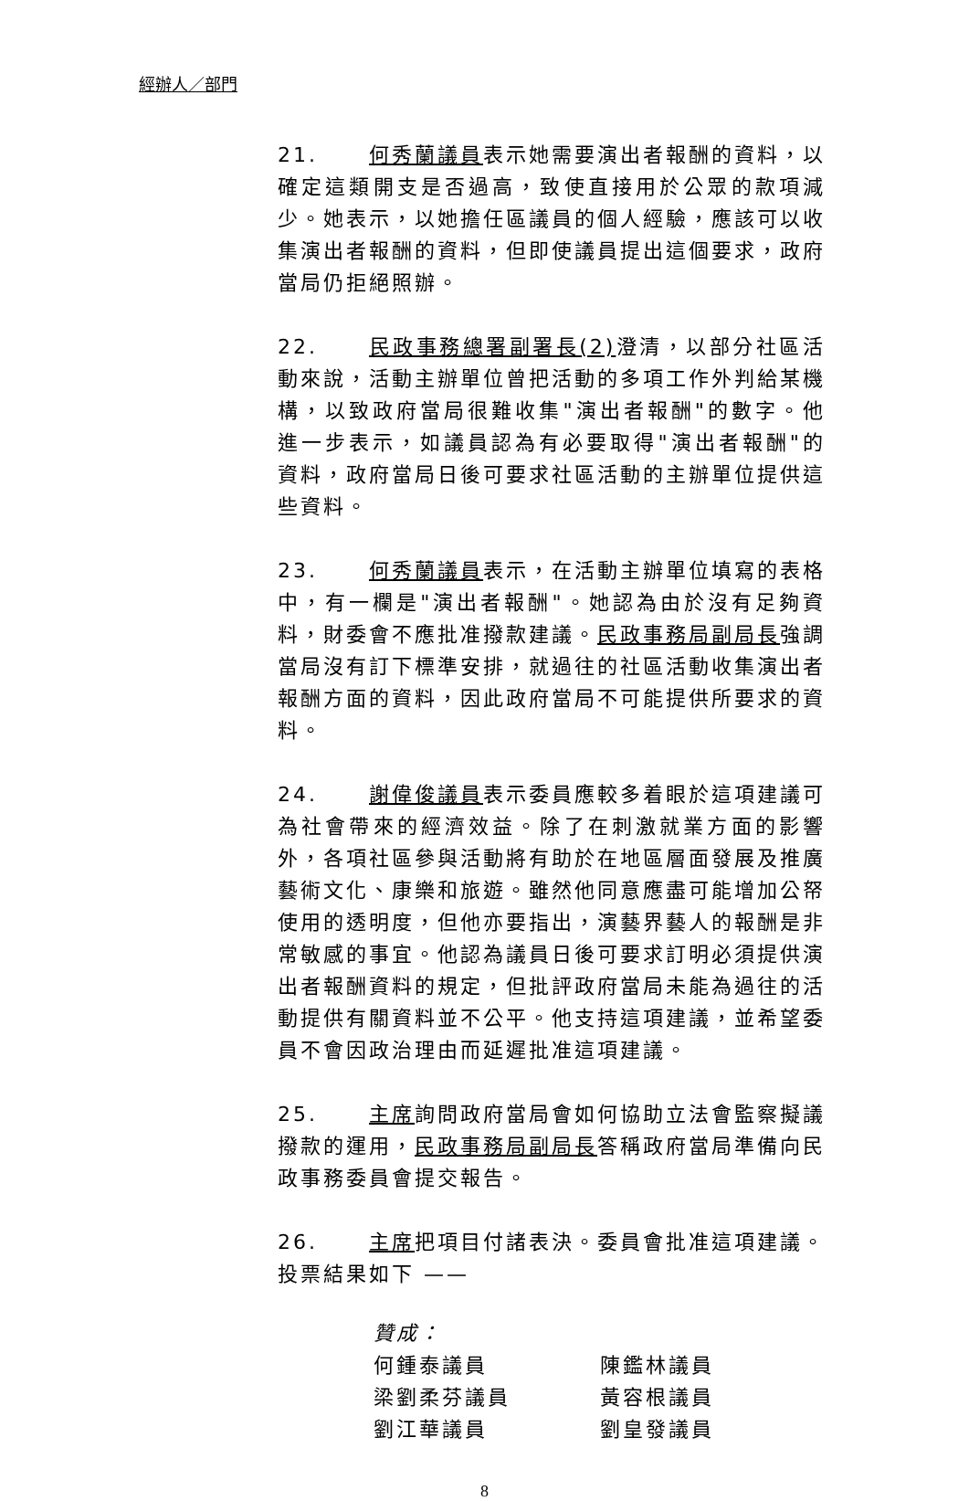經辦人／部門
21. 何秀蘭議員表示她需要演出者報酬的資料，以確定這類開支是否過高，致使直接用於公眾的款項減少。她表示，以她擔任區議員的個人經驗，應該可以收集演出者報酬的資料，但即使議員提出這個要求，政府當局仍拒絕照辦。
22. 民政事務總署副署長(2) 澄清，以部分社區活動來說，活動主辦單位曾把活動的多項工作外判給某機構，以致政府當局很難收集"演出者報酬"的數字。他進一步表示，如議員認為有必要取得"演出者報酬"的資料，政府當局日後可要求社區活動的主辦單位提供這些資料。
23. 何秀蘭議員表示，在活動主辦單位填寫的表格中，有一欄是"演出者報酬"。她認為由於沒有足夠資料，財委會不應批准撥款建議。民政事務局副局長強調當局沒有訂下標準安排，就過往的社區活動收集演出者報酬方面的資料，因此政府當局不可能提供所要求的資料。
24. 謝偉俊議員表示委員應較多着眼於這項建議可為社會帶來的經濟效益。除了在刺激就業方面的影響外，各項社區參與活動將有助於在地區層面發展及推廣藝術文化、康樂和旅遊。雖然他同意應盡可能增加公帑使用的透明度，但他亦要指出，演藝界藝人的報酬是非常敏感的事宜。他認為議員日後可要求訂明必須提供演出者報酬資料的規定，但批評政府當局未能為過往的活動提供有關資料並不公平。他支持這項建議，並希望委員不會因政治理由而延遲批准這項建議。
25. 主席詢問政府當局會如何協助立法會監察擬議撥款的運用，民政事務局副局長答稱政府當局準備向民政事務委員會提交報告。
26. 主席把項目付諸表決。委員會批准這項建議。投票結果如下 ——
贊成：
何鍾泰議員 陳鑑林議員
梁劉柔芬議員 黃容根議員
劉江華議員 劉皇發議員
8